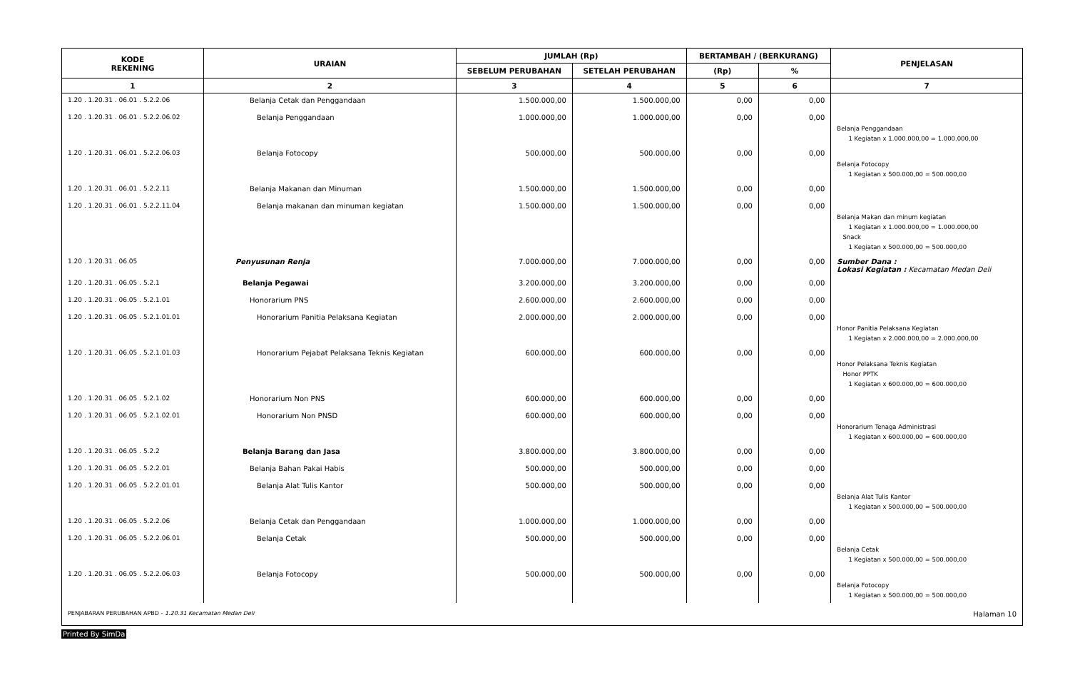| KODE REKENING | URAIAN | JUMLAH (Rp) | | BERTAMBAH / (BERKURANG) | | PENJELASAN |
| --- | --- | --- | --- | --- | --- | --- |
| | | SEBELUM PERUBAHAN | SETELAH PERUBAHAN | (Rp) | % | |
| 1 | 2 | 3 | 4 | 5 | 6 | 7 |
| 1.20 . 1.20.31 . 06.01 . 5.2.2.06 | Belanja Cetak dan Penggandaan | 1.500.000,00 | 1.500.000,00 | 0,00 | 0,00 | |
| 1.20 . 1.20.31 . 06.01 . 5.2.2.06.02 | Belanja Penggandaan | 1.000.000,00 | 1.000.000,00 | 0,00 | 0,00 | Belanja Penggandaan 1 Kegiatan x 1.000.000,00 = 1.000.000,00 |
| 1.20 . 1.20.31 . 06.01 . 5.2.2.06.03 | Belanja Fotocopy | 500.000,00 | 500.000,00 | 0,00 | 0,00 | Belanja Fotocopy 1 Kegiatan x 500.000,00 = 500.000,00 |
| 1.20 . 1.20.31 . 06.01 . 5.2.2.11 | Belanja Makanan dan Minuman | 1.500.000,00 | 1.500.000,00 | 0,00 | 0,00 | |
| 1.20 . 1.20.31 . 06.01 . 5.2.2.11.04 | Belanja makanan dan minuman kegiatan | 1.500.000,00 | 1.500.000,00 | 0,00 | 0,00 | Belanja Makan dan minum kegiatan 1 Kegiatan x 1.000.000,00 = 1.000.000,00 Snack 1 Kegiatan x 500.000,00 = 500.000,00 |
| 1.20 . 1.20.31 . 06.05 | Penyusunan Renja | 7.000.000,00 | 7.000.000,00 | 0,00 | 0,00 | Sumber Dana : Lokasi Kegiatan : Kecamatan Medan Deli |
| 1.20 . 1.20.31 . 06.05 . 5.2.1 | Belanja Pegawai | 3.200.000,00 | 3.200.000,00 | 0,00 | 0,00 | |
| 1.20 . 1.20.31 . 06.05 . 5.2.1.01 | Honorarium PNS | 2.600.000,00 | 2.600.000,00 | 0,00 | 0,00 | |
| 1.20 . 1.20.31 . 06.05 . 5.2.1.01.01 | Honorarium Panitia Pelaksana Kegiatan | 2.000.000,00 | 2.000.000,00 | 0,00 | 0,00 | Honor Panitia Pelaksana Kegiatan 1 Kegiatan x 2.000.000,00 = 2.000.000,00 |
| 1.20 . 1.20.31 . 06.05 . 5.2.1.01.03 | Honorarium Pejabat Pelaksana Teknis Kegiatan | 600.000,00 | 600.000,00 | 0,00 | 0,00 | Honor Pelaksana Teknis Kegiatan Honor PPTK 1 Kegiatan x 600.000,00 = 600.000,00 |
| 1.20 . 1.20.31 . 06.05 . 5.2.1.02 | Honorarium Non PNS | 600.000,00 | 600.000,00 | 0,00 | 0,00 | |
| 1.20 . 1.20.31 . 06.05 . 5.2.1.02.01 | Honorarium Non PNSD | 600.000,00 | 600.000,00 | 0,00 | 0,00 | Honorarium Tenaga Administrasi 1 Kegiatan x 600.000,00 = 600.000,00 |
| 1.20 . 1.20.31 . 06.05 . 5.2.2 | Belanja Barang dan Jasa | 3.800.000,00 | 3.800.000,00 | 0,00 | 0,00 | |
| 1.20 . 1.20.31 . 06.05 . 5.2.2.01 | Belanja Bahan Pakai Habis | 500.000,00 | 500.000,00 | 0,00 | 0,00 | |
| 1.20 . 1.20.31 . 06.05 . 5.2.2.01.01 | Belanja Alat Tulis Kantor | 500.000,00 | 500.000,00 | 0,00 | 0,00 | Belanja Alat Tulis Kantor 1 Kegiatan x 500.000,00 = 500.000,00 |
| 1.20 . 1.20.31 . 06.05 . 5.2.2.06 | Belanja Cetak dan Penggandaan | 1.000.000,00 | 1.000.000,00 | 0,00 | 0,00 | |
| 1.20 . 1.20.31 . 06.05 . 5.2.2.06.01 | Belanja Cetak | 500.000,00 | 500.000,00 | 0,00 | 0,00 | Belanja Cetak 1 Kegiatan x 500.000,00 = 500.000,00 |
| 1.20 . 1.20.31 . 06.05 . 5.2.2.06.03 | Belanja Fotocopy | 500.000,00 | 500.000,00 | 0,00 | 0,00 | Belanja Fotocopy 1 Kegiatan x 500.000,00 = 500.000,00 |
PENJABARAN PERUBAHAN APBD - 1.20.31 Kecamatan Medan Deli Halaman 10
Printed By SimDa